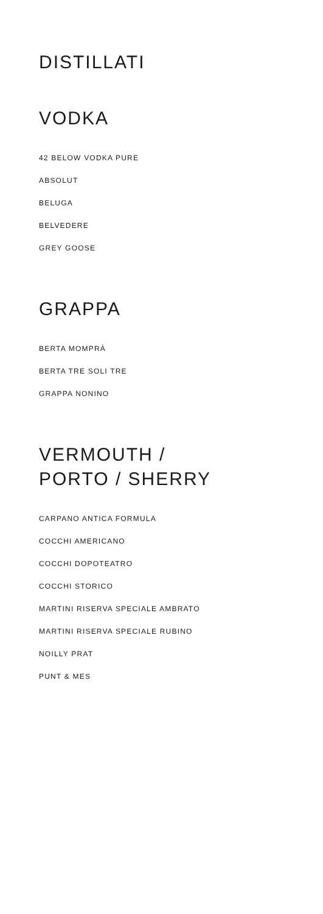DISTILLATI
VODKA
42 BELOW VODKA PURE
ABSOLUT
BELUGA
BELVEDERE
GREY GOOSE
GRAPPA
BERTA MOMPRÀ
BERTA TRE SOLI TRE
GRAPPA NONINO
VERMOUTH /
PORTO / SHERRY
CARPANO ANTICA FORMULA
COCCHI AMERICANO
COCCHI DOPOTEATRO
COCCHI STORICO
MARTINI RISERVA SPECIALE AMBRATO
MARTINI RISERVA SPECIALE RUBINO
NOILLY PRAT
PUNT & MES